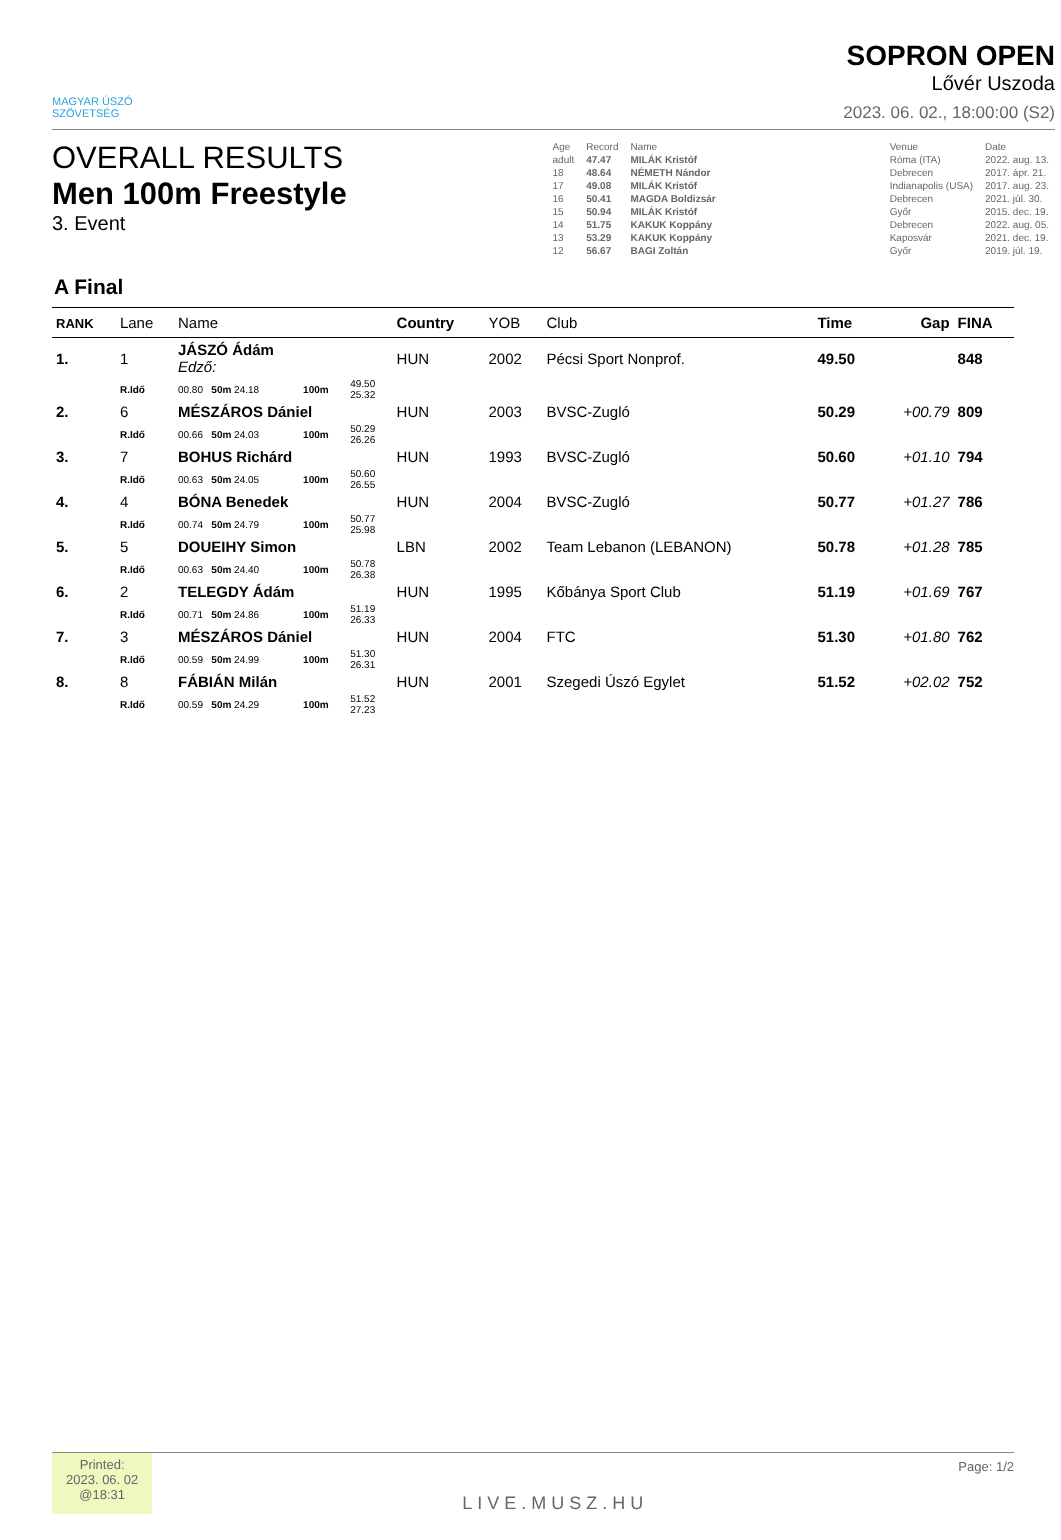MAGYAR ÚSZÓ
SZÖVETSÉG
SOPRON OPEN
Lővér Uszoda
2023. 06. 02., 18:00:00 (S2)
OVERALL RESULTS
Men 100m Freestyle
3. Event
| Age | Record | Name | | Venue | Date |
| adult | 47.47 | MILÁK Kristóf | | Róma (ITA) | 2022. aug. 13. |
| 18 | 48.64 | NÉMETH Nándor | | Debrecen | 2017. ápr. 21. |
| 17 | 49.08 | MILÁK Kristóf | | Indianapolis (USA) | 2017. aug. 23. |
| 16 | 50.41 | MAGDA Boldizsár | | Debrecen | 2021. júl. 30. |
| 15 | 50.94 | MILÁK Kristóf | | Győr | 2015. dec. 19. |
| 14 | 51.75 | KAKUK Koppány | | Debrecen | 2022. aug. 05. |
| 13 | 53.29 | KAKUK Koppány | | Kaposvár | 2021. dec. 19. |
| 12 | 56.67 | BAGI Zoltán | | Győr | 2019. júl. 19. |
A Final
| RANK | Lane | Name | | | | Country | YOB | Club | Time | Gap | FINA |
| --- | --- | --- | --- | --- | --- | --- | --- | --- | --- | --- | --- |
| 1. | 1 | JÁSZÓ Ádám Edző: | | | | HUN | 2002 | Pécsi Sport Nonprof. | 49.50 | | 848 |
| | R.Idő | 00.80 50m 24.18 | 100m | 49.50 25.32 | | | | | | | |
| 2. | 6 | MÉSZÁROS Dániel | | | | HUN | 2003 | BVSC-Zugló | 50.29 | +00.79 | 809 |
| | R.Idő | 00.66 50m 24.03 | 100m | 50.29 26.26 | | | | | | | |
| 3. | 7 | BOHUS Richárd | | | | HUN | 1993 | BVSC-Zugló | 50.60 | +01.10 | 794 |
| | R.Idő | 00.63 50m 24.05 | 100m | 50.60 26.55 | | | | | | | |
| 4. | 4 | BÓNA Benedek | | | | HUN | 2004 | BVSC-Zugló | 50.77 | +01.27 | 786 |
| | R.Idő | 00.74 50m 24.79 | 100m | 50.77 25.98 | | | | | | | |
| 5. | 5 | DOUEIHY Simon | | | | LBN | 2002 | Team Lebanon (LEBANON) | 50.78 | +01.28 | 785 |
| | R.Idő | 00.63 50m 24.40 | 100m | 50.78 26.38 | | | | | | | |
| 6. | 2 | TELEGDY Ádám | | | | HUN | 1995 | Kőbánya Sport Club | 51.19 | +01.69 | 767 |
| | R.Idő | 00.71 50m 24.86 | 100m | 51.19 26.33 | | | | | | | |
| 7. | 3 | MÉSZÁROS Dániel | | | | HUN | 2004 | FTC | 51.30 | +01.80 | 762 |
| | R.Idő | 00.59 50m 24.99 | 100m | 51.30 26.31 | | | | | | | |
| 8. | 8 | FÁBIÁN Milán | | | | HUN | 2001 | Szegedi Úszó Egylet | 51.52 | +02.02 | 752 |
| | R.Idő | 00.59 50m 24.29 | 100m | 51.52 27.23 | | | | | | | |
Printed:
2023. 06. 02
@18:31
LIVE.MUSZ.HU
Page: 1/2